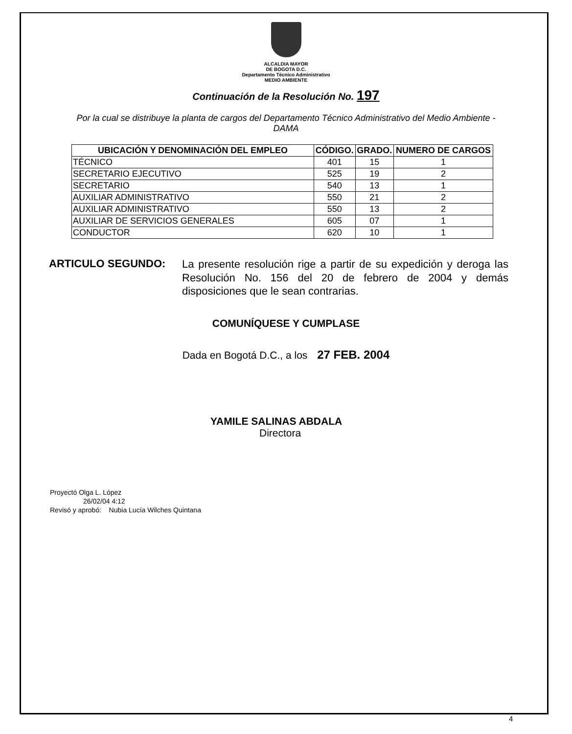ALCALDIA MAYOR
DE BOGOTA D.C.
Departamento Técnico Administrativo
MEDIO AMBIENTE
Continuación de la Resolución No. 197
Por la cual se distribuye la planta de cargos del Departamento Técnico Administrativo del Medio Ambiente - DAMA
| UBICACIÓN Y DENOMINACIÓN DEL EMPLEO | CÓDIGO. | GRADO. | NUMERO DE CARGOS |
| --- | --- | --- | --- |
| TÉCNICO | 401 | 15 | 1 |
| SECRETARIO EJECUTIVO | 525 | 19 | 2 |
| SECRETARIO | 540 | 13 | 1 |
| AUXILIAR ADMINISTRATIVO | 550 | 21 | 2 |
| AUXILIAR ADMINISTRATIVO | 550 | 13 | 2 |
| AUXILIAR DE SERVICIOS GENERALES | 605 | 07 | 1 |
| CONDUCTOR | 620 | 10 | 1 |
ARTICULO SEGUNDO:
La presente resolución rige a partir de su expedición y deroga las Resolución No. 156 del 20 de febrero de 2004 y demás disposiciones que le sean contrarias.
COMUNÍQUESE Y CUMPLASE
Dada en Bogotá D.C., a los 27 FEB. 2004
YAMILE SALINAS ABDALA
Directora
Proyectó Olga L. López
26/02/04 4:12
Revisó y aprobó: Nubia Lucía Wilches Quintana
4